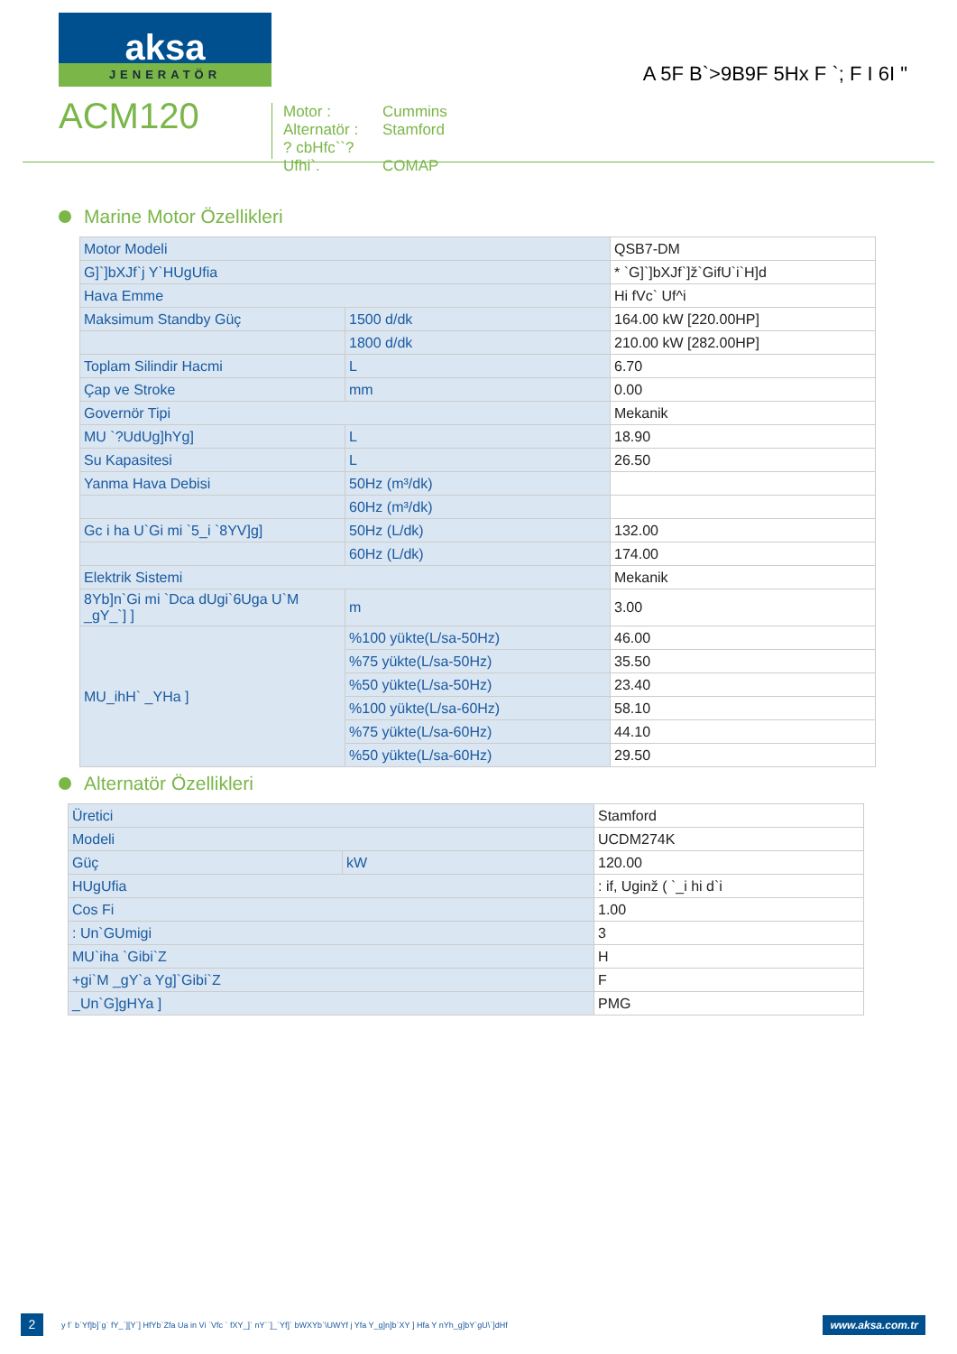aksa
JENERATÖR
ACM120
Motor : Cummins
Alternatör : Stamford
? cbHfc``? Ufhi`. COMAP
A 5F B`>9B9F 5Hx F `; F I 6I "
Marine Motor Özellikleri
| Motor Modeli | | QSB7-DM |
| G]`]bXJf`j Y`HUgUfia | | * `G]`]bXJf`]ž`GifU`i`H]d |
| Hava Emme | | Hi fVc` Uf^i |
| Maksimum Standby Güç | 1500 d/dk | 164.00 kW [220.00HP] |
| | 1800 d/dk | 210.00 kW [282.00HP] |
| Toplam Silindir Hacmi | L | 6.70 |
| Çap ve Stroke | mm | 0.00 |
| Governör Tipi | | Mekanik |
| MU `?UdUg]hYg] | L | 18.90 |
| Su Kapasitesi | L | 26.50 |
| Yanma Hava Debisi | 50Hz (m³/dk) | |
| | 60Hz (m³/dk) | |
| Gc i ha U`Gi mi `5_i `8YV]g] | 50Hz (L/dk) | 132.00 |
| | 60Hz (L/dk) | 174.00 |
| Elektrik Sistemi | | Mekanik |
| 8Yb]n`Gi mi `Dca dUgi`6Uga U`M _gY_`] ] | m | 3.00 |
| MU_ihH` _YHa ] | %100 yükte(L/sa-50Hz) | 46.00 |
| | %75 yükte(L/sa-50Hz) | 35.50 |
| | %50 yükte(L/sa-50Hz) | 23.40 |
| | %100 yükte(L/sa-60Hz) | 58.10 |
| | %75 yükte(L/sa-60Hz) | 44.10 |
| | %50 yükte(L/sa-60Hz) | 29.50 |
Alternatör Özellikleri
| Üretici | | Stamford |
| Modeli | | UCDM274K |
| Güç | kW | 120.00 |
| HUgUfia | | : if, Uginž ( `_i hi d`i |
| Cos Fi | | 1.00 |
| : Un`GUmigi | | 3 |
| MU`iha `Gibi`Z | | H |
| +gi`M _gY`a Yg]`Gibi`Z | | F |
| _Un`G]gHYa ] | | PMG |
2
y f` b`Yf]b]`g` fY_`][Y`] HfYb`Zfa Ua in Vi `Vfc ` fXY_]` nY``]_`Yf]` bWXYb`\UWYf j Yfa Y_g]n]b`XY ] Hfa Y nYh_g]bY`gU\`]dHf
www.aksa.com.tr